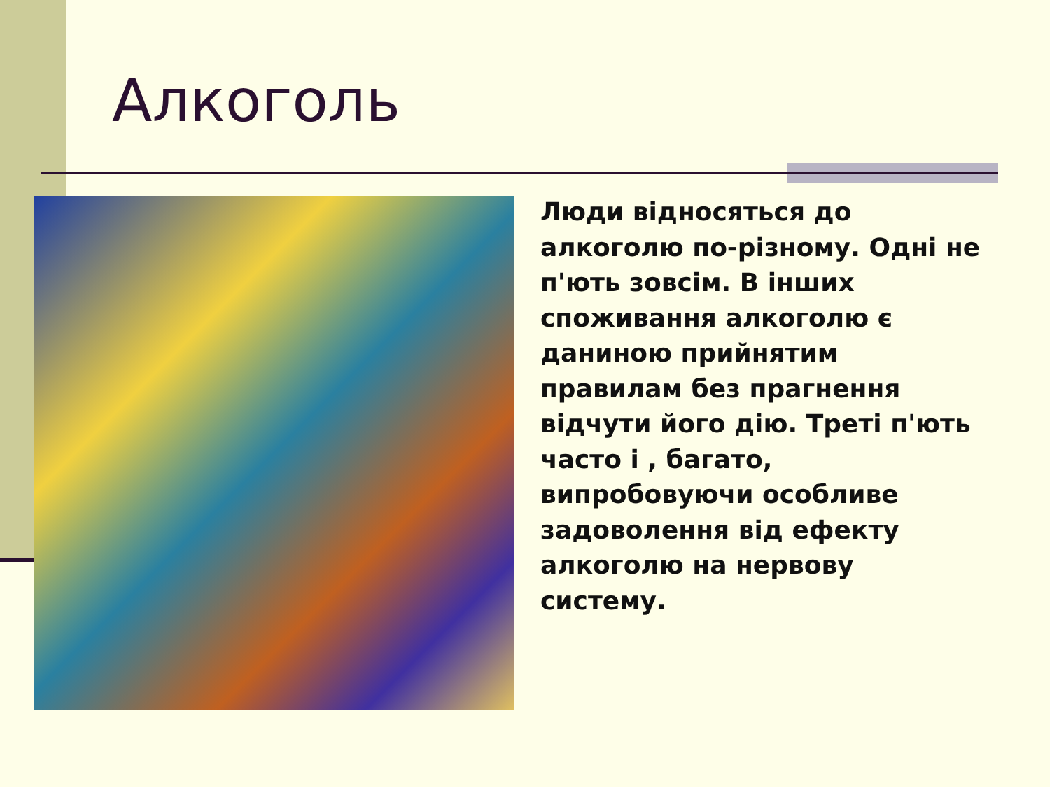Алкоголь
Люди відносяться до алкоголю по-різному. Одні не п'ють зовсім. В інших споживання алкоголю є даниною прийнятим правилам без прагнення відчути його дію. Треті п'ють часто і , багато, випробовуючи особливе задоволення від ефекту алкоголю на нервову систему.